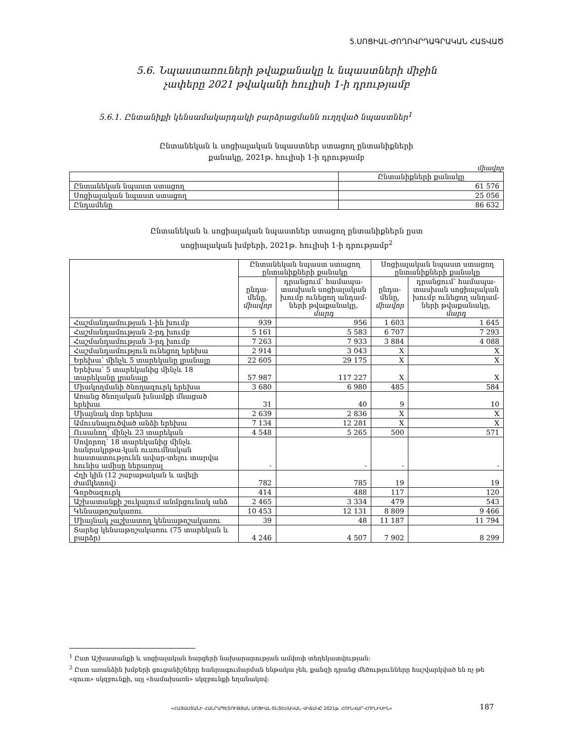5.ՍՈՑԻԱԼ-ԺՈՂՈՎՐԴԱԳՐԱԿԱՆ ՀԱՏՎԱԾ
5.6. Նպաստառուների թվաքանակը և նպաստների միջին
չափերը 2021 թվականի հուլիսի 1-ի դրությամբ
5.6.1. Ընտանիքի կենսամակարդակի բարձրացմանն ուղղված նպաստներ<sup>1</sup>
Ընտանեկան և սոցիալական նպաստներ ստացող ընտանիքների
քանակը, 2021թ. հուլիսի 1-ի դրությամբ
միավոր
| | Ընտանիքների քանակը |
| --- | --- |
| Ընտանեկան նպաստ ստացող | 61 576 |
| Սոցիալական նպաստ ստացող | 25 056 |
| Ընդամենը | 86 632 |
Ընտանեկան և սոցիալական նպաստներ ստացող ընտանիքներն ըստ
սոցիալական խմբերի, 2021թ. հուլիսի 1-ի դրությամբ<sup>2</sup>
| | Ընտանեկան նպաստ ստացող ընտանիքների քանակը | | Սոցիալական նպաստ ստացող ընտանիքների քանակը | |
| --- | --- | --- | --- | --- |
| | ընդա- մենը, միավոր | դրանցում՝ համապա- տասխան սոցիալական խումբ ունեցող անդամ- ների թվաքանակը, մարդ | ընդա- մենը, միավոր | դրանցում՝ համապա- տասխան սոցիալական խումբ ունեցող անդամ- ների թվաքանակը, մարդ |
| Հաշմանդամության 1-ին խումբ | 939 | 956 | 1 603 | 1 645 |
| Հաշմանդամության 2-րդ խումբ | 5 161 | 5 583 | 6 707 | 7 293 |
| Հաշմանդամության 3-րդ խումբ | 7 263 | 7 933 | 3 884 | 4 088 |
| Հաշմանդամություն ունեցող երեխա | 2 914 | 3 043 | X | X |
| Երեխա՝ մինչև 5 տարեկանը լրանալը | 22 605 | 29 175 | X | X |
| Երեխա՝ 5 տարեկանից մինչև 18 տարեկանը լրանալը | 57 987 | 117 227 | X | X |
| Միակողմանի ծնողազուրկ երեխա | 3 680 | 6 980 | 485 | 584 |
| Առանց ծնողական խնամքի մնացած երեխա | 31 | 40 | 9 | 10 |
| Միայնակ մոր երեխա | 2 639 | 2 836 | X | X |
| Ամուսնալուծված անձի երեխա | 7 134 | 12 281 | X | X |
| Ուսանող՝ մինչև 23 տարեկան | 4 548 | 5 265 | 500 | 571 |
| Սովորող՝ 18 տարեկանից մինչև հանրակրթա-կան ուսումնական հաստատությունն ավար-տելու տարվա հունիս ամիսը ներառյալ | - | - | - | - |
| Հղի կին (12 շաբաթական և ավելի ժամկետով) | 782 | 785 | 19 | 19 |
| Գործազուրկ | 414 | 488 | 117 | 120 |
| Աշխատանքի շուկայում անմրցունակ անձ | 2 465 | 3 334 | 479 | 543 |
| Կենսաթոշակառու | 10 453 | 12 131 | 8 809 | 9 466 |
| Միայնակ չաշխատող կենսաթոշակառու | 39 | 48 | 11 187 | 11 794 |
| Տարեց կենսաթոշակառու (75 տարեկան և բարձր) | 4 246 | 4 507 | 7 902 | 8 299 |
<sup>1</sup> Ըստ Աշխատանքի և սոցիալական հարցերի նախարարության ամփոփ տեղեկատվության:
<sup>2</sup> Ըստ առանձին խմբերի ցուցանիշները հանրագումարման ենթակա չեն, քանզի դրանց մեծությունները հաշվարկված են ոչ թե «զուտ» սկզբունքի, այլ «համախառն» սկզբունքի եղանակով:
«ՀԱՅԱՍՏԱՆԻ ՀԱՆՐԱՊԵՏՈՒԹՅԱՆ ՍՈՑԻԱԼ-ՏՆՏԵՍԱԿԱՆ ՎԻՃԱԿԸ 2021թ. ՀՈՒՆՎԱՐ-ՀՈՒՆԻՍԻՆ»
187